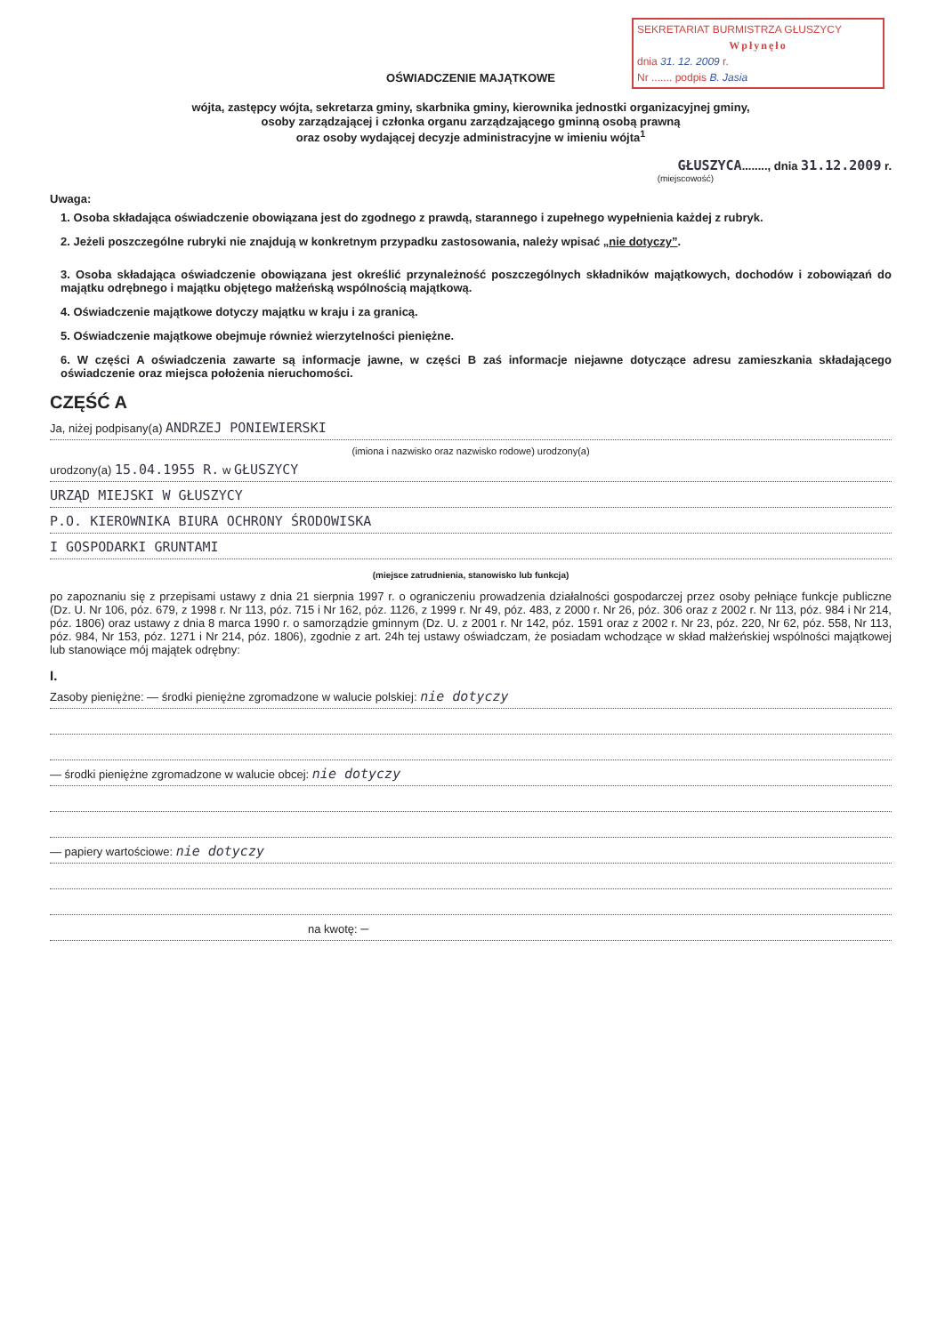SEKRETARIAT BURMISTRZA GŁUSZYCY
Wpłynęło
dnia 31. 12. 2009 r.
Nr ....... podpis B. Jasia
OŚWIADCZENIE MAJĄTKOWE
wójta, zastępcy wójta, sekretarza gminy, skarbnika gminy, kierownika jednostki organizacyjnej gminy,
osoby zarządzającej i członka organu zarządzającego gminną osobą prawną
oraz osoby wydającej decyzje administracyjne w imieniu wójta<sup>1</sup>
GŁUSZYCA........, dnia 31.12.2009 r.
(miejscowość)
Uwaga:
1. Osoba składająca oświadczenie obowiązana jest do zgodnego z prawdą, starannego i zupełnego wypełnienia każdej z rubryk.
2. Jeżeli poszczególne rubryki nie znajdują w konkretnym przypadku zastosowania, należy wpisać „nie dotyczy”.
3. Osoba składająca oświadczenie obowiązana jest określić przynależność poszczególnych składników majątkowych, dochodów i zobowiązań do majątku odrębnego i majątku objętego małżeńską wspólnością majątkową.
4. Oświadczenie majątkowe dotyczy majątku w kraju i za granicą.
5. Oświadczenie majątkowe obejmuje również wierzytelności pieniężne.
6. W części A oświadczenia zawarte są informacje jawne, w części B zaś informacje niejawne dotyczące adresu zamieszkania składającego oświadczenie oraz miejsca położenia nieruchomości.
CZĘŚĆ A
Ja, niżej podpisany(a) ANDRZEJ PONIEWIERSKI
(imiona i nazwisko oraz nazwisko rodowe) urodzony(a)
urodzony(a) 15.04.1955 R. w GŁUSZYCY
URZĄD MIEJSKI W GŁUSZYCY
P.O. KIEROWNIKA BIURA OCHRONY ŚRODOWISKA
I GOSPODARKI GRUNTAMI
(miejsce zatrudnienia, stanowisko lub funkcja)
po zapoznaniu się z przepisami ustawy z dnia 21 sierpnia 1997 r. o ograniczeniu prowadzenia działalności gospodarczej przez osoby pełniące funkcje publiczne (Dz. U. Nr 106, póz. 679, z 1998 r. Nr 113, póz. 715 i Nr 162, póz. 1126, z 1999 r. Nr 49, póz. 483, z 2000 r. Nr 26, póz. 306 oraz z 2002 r. Nr 113, póz. 984 i Nr 214, póz. 1806) oraz ustawy z dnia 8 marca 1990 r. o samorządzie gminnym (Dz. U. z 2001 r. Nr 142, póz. 1591 oraz z 2002 r. Nr 23, póz. 220, Nr 62, póz. 558, Nr 113, póz. 984, Nr 153, póz. 1271 i Nr 214, póz. 1806), zgodnie z art. 24h tej ustawy oświadczam, że posiadam wchodzące w skład małżeńskiej wspólności majątkowej lub stanowiące mój majątek odrębny:
I.
Zasoby pieniężne: — środki pieniężne zgromadzone w walucie polskiej: nie dotyczy
— środki pieniężne zgromadzone w walucie obcej: nie dotyczy
— papiery wartościowe: nie dotyczy
na kwotę: —